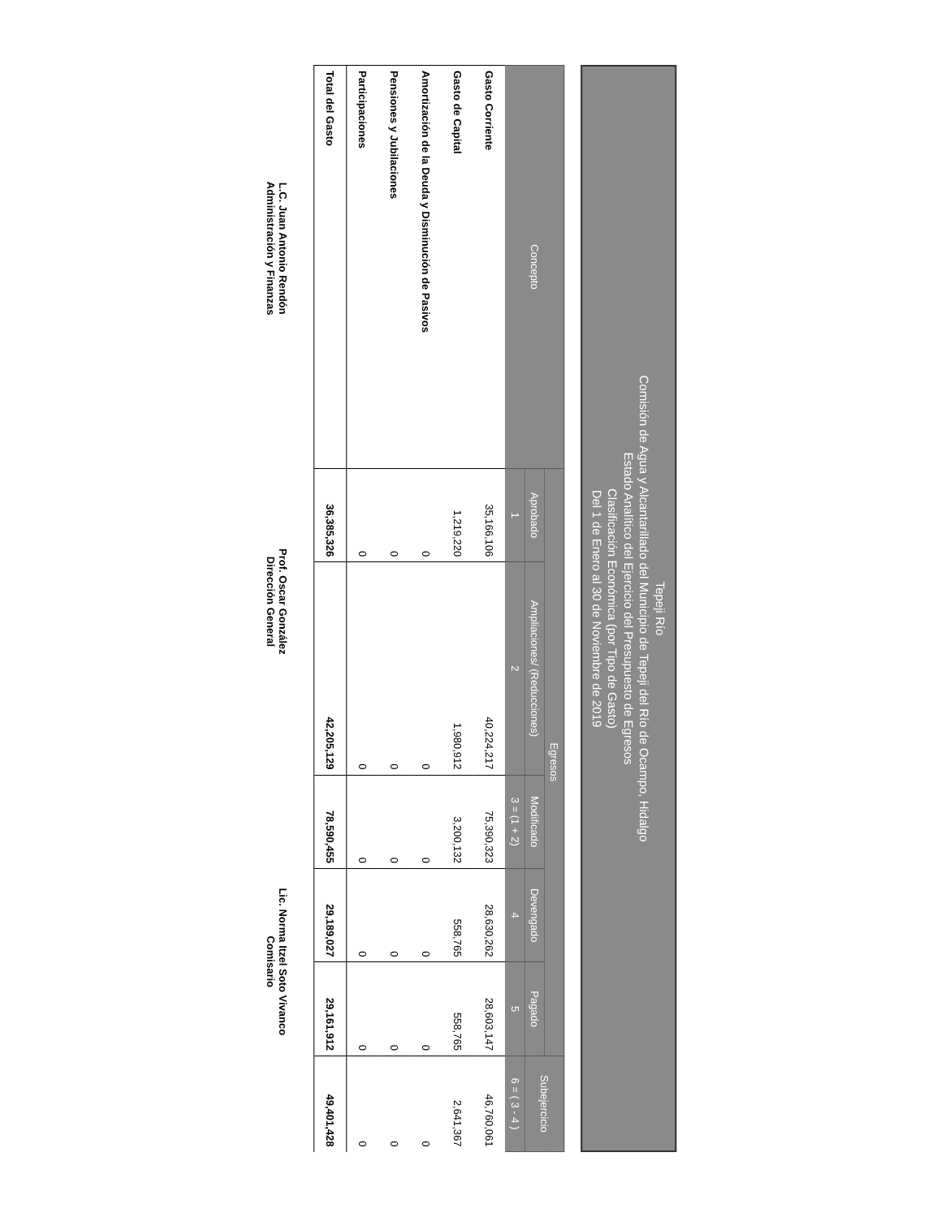Tepeji Río
Comisión de Agua y Alcantarillado del Municipio de Tepeji del Río de Ocampo, Hidalgo
Estado Analítico del Ejercicio del Presupuesto de Egresos
Clasificación Económica (por Tipo de Gasto)
Del 1 de Enero al 30 de Noviembre de 2019
| Concepto | Egresos | | | | | Subejercicio |
| --- | --- | --- | --- | --- | --- | --- |
| | Aprobado | Ampliaciones/ (Reducciones) | Modificado | Devengado | Pagado | |
| | 1 | 2 | 3 = (1 + 2) | 4 | 5 | 6 = ( 3 - 4 ) |
| Gasto Corriente | 35,166,106 | 40,224,217 | 75,390,323 | 28,630,262 | 28,603,147 | 46,760,061 |
| Gasto de Capital | 1,219,220 | 1,980,912 | 3,200,132 | 558,765 | 558,765 | 2,641,367 |
| Amortización de la Deuda y Disminución de Pasivos | 0 | 0 | 0 | 0 | 0 | 0 |
| Pensiones y Jubilaciones | 0 | 0 | 0 | 0 | 0 | 0 |
| Participaciones | 0 | 0 | 0 | 0 | 0 | 0 |
| Total del Gasto | 36,385,326 | 42,205,129 | 78,590,455 | 29,189,027 | 29,161,912 | 49,401,428 |
L.C. Juan Antonio Rendón
Administración y Finanzas
Prof. Oscar González
Dirección General
Lic. Norma Itzel Soto Vivanco
Comisario